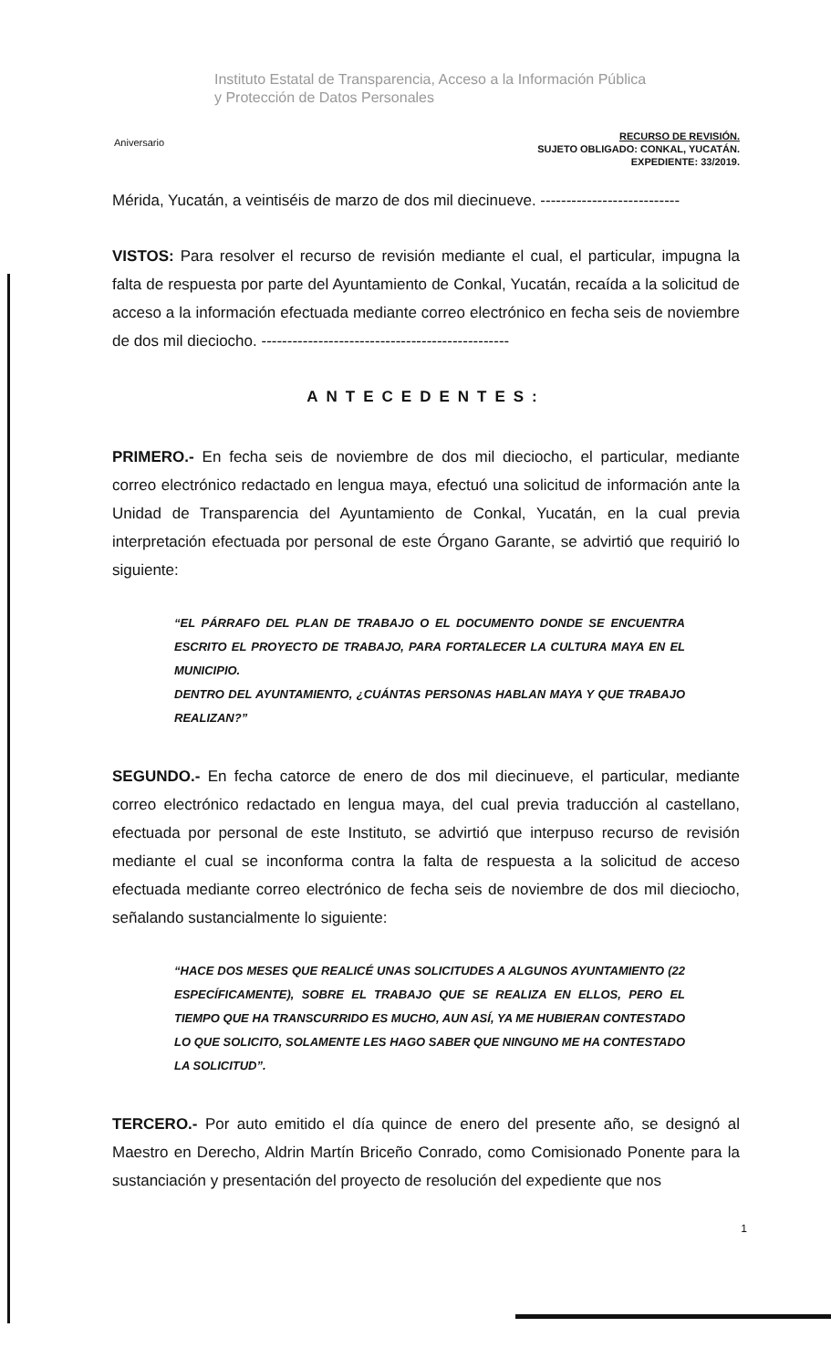Aniversario
Instituto Estatal de Transparencia, Acceso a la Información Pública
y Protección de Datos Personales
RECURSO DE REVISIÓN.
SUJETO OBLIGADO: CONKAL, YUCATÁN.
EXPEDIENTE: 33/2019.
Mérida, Yucatán, a veintiséis de marzo de dos mil diecinueve. ---------------------------
VISTOS: Para resolver el recurso de revisión mediante el cual, el particular, impugna la falta de respuesta por parte del Ayuntamiento de Conkal, Yucatán, recaída a la solicitud de acceso a la información efectuada mediante correo electrónico en fecha seis de noviembre de dos mil dieciocho. ------------------------------------------------
ANTECEDENTES:
PRIMERO.- En fecha seis de noviembre de dos mil dieciocho, el particular, mediante correo electrónico redactado en lengua maya, efectuó una solicitud de información ante la Unidad de Transparencia del Ayuntamiento de Conkal, Yucatán, en la cual previa interpretación efectuada por personal de este Órgano Garante, se advirtió que requirió lo siguiente:
“EL PÁRRAFO DEL PLAN DE TRABAJO O EL DOCUMENTO DONDE SE ENCUENTRA ESCRITO EL PROYECTO DE TRABAJO, PARA FORTALECER LA CULTURA MAYA EN EL MUNICIPIO.
DENTRO DEL AYUNTAMIENTO, ¿CUÁNTAS PERSONAS HABLAN MAYA Y QUE TRABAJO REALIZAN?”
SEGUNDO.- En fecha catorce de enero de dos mil diecinueve, el particular, mediante correo electrónico redactado en lengua maya, del cual previa traducción al castellano, efectuada por personal de este Instituto, se advirtió que interpuso recurso de revisión mediante el cual se inconforma contra la falta de respuesta a la solicitud de acceso efectuada mediante correo electrónico de fecha seis de noviembre de dos mil dieciocho, señalando sustancialmente lo siguiente:
“HACE DOS MESES QUE REALICÉ UNAS SOLICITUDES A ALGUNOS AYUNTAMIENTO (22 ESPECÍFICAMENTE), SOBRE EL TRABAJO QUE SE REALIZA EN ELLOS, PERO EL TIEMPO QUE HA TRANSCURRIDO ES MUCHO, AUN ASÍ, YA ME HUBIERAN CONTESTADO LO QUE SOLICITO, SOLAMENTE LES HAGO SABER QUE NINGUNO ME HA CONTESTADO LA SOLICITUD”.
TERCERO.- Por auto emitido el día quince de enero del presente año, se designó al Maestro en Derecho, Aldrin Martín Briceño Conrado, como Comisionado Ponente para la sustanciación y presentación del proyecto de resolución del expediente que nos
1